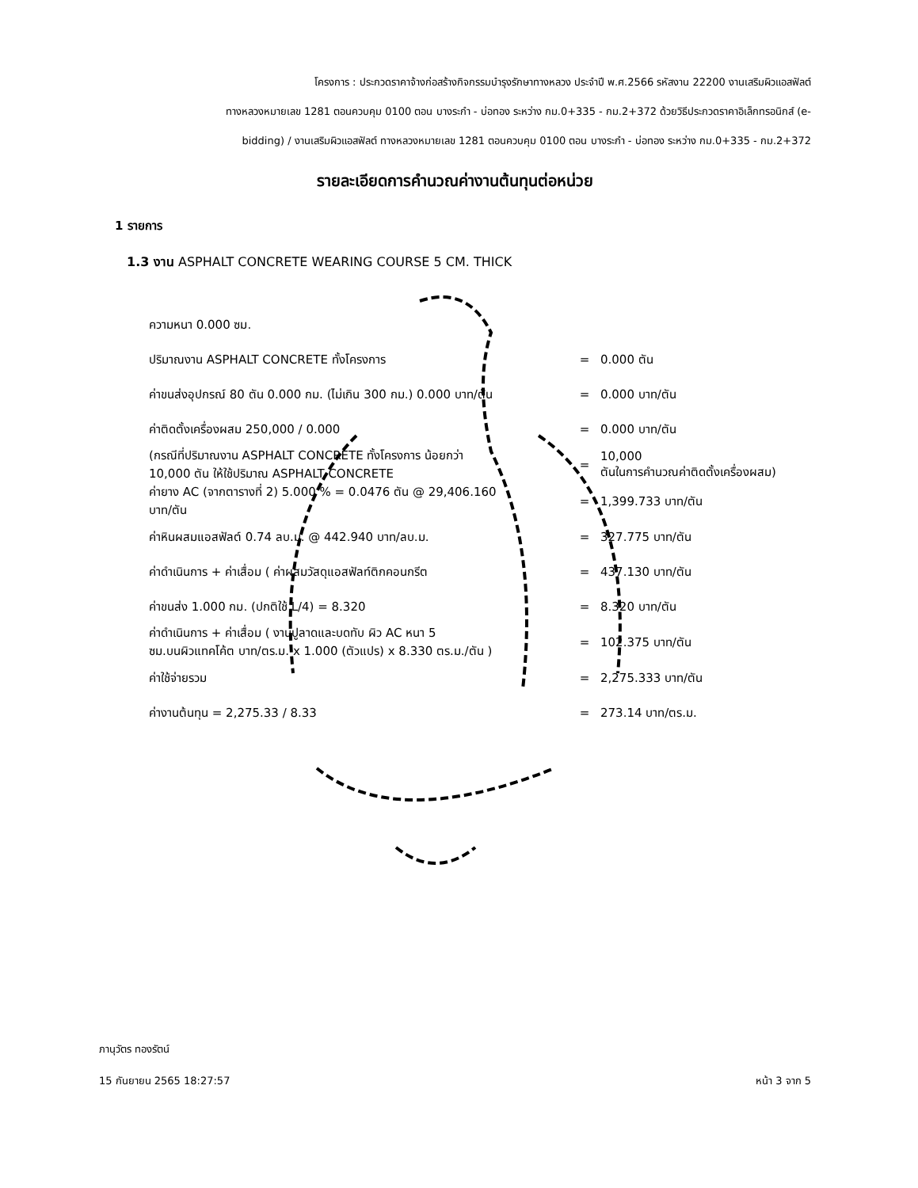โครงการ : ประกวดราคาจ้างก่อสร้างกิจกรรมบำรุงรักษาทางหลวง ประจำปี พ.ศ.2566 รหัสงาน 22200 งานเสริมผิวแอสฟัลต์
ทางหลวงหมายเลข 1281 ตอนควบคุม 0100 ตอน บางระกำ - บ่อทอง ระหว่าง กม.0+335 - กม.2+372 ด้วยวิธีประกวดราคาอิเล็กทรอนิกส์ (e-
bidding) / งานเสริมผิวแอสฟัลต์ ทางหลวงหมายเลข 1281 ตอนควบคุม 0100 ตอน บางระกำ - บ่อทอง ระหว่าง กม.0+335 - กม.2+372
รายละเอียดการคำนวณค่างานต้นทุนต่อหน่วย
1 รายการ
1.3 งาน ASPHALT CONCRETE WEARING COURSE 5 CM. THICK
| ความหนา 0.000 ซม. | | |
| ปริมาณงาน ASPHALT CONCRETE ทั้งโครงการ | = | 0.000 ตัน |
| ค่าขนส่งอุปกรณ์ 80 ตัน 0.000 กม. (ไม่เกิน 300 กม.) 0.000 บาท/ตัน | = | 0.000 บาท/ตัน |
| ค่าติดตั้งเครื่องผสม 250,000 / 0.000 | = | 0.000 บาท/ตัน |
| (กรณีที่ปริมาณงาน ASPHALT CONCRETE ทั้งโครงการ น้อยกว่า 10,000 ตัน ให้ใช้ปริมาณ ASPHALT CONCRETE | = | 10,000 ตันในการคำนวณค่าติดตั้งเครื่องผสม) |
| ค่ายาง AC (จากตารางที่ 2) 5.000 % = 0.0476 ตัน @ 29,406.160 บาท/ตัน | = | 1,399.733 บาท/ตัน |
| ค่าหินผสมแอสฟัลต์ 0.74 ลบ.ม. @ 442.940 บาท/ลบ.ม. | = | 327.775 บาท/ตัน |
| ค่าดำเนินการ + ค่าเสื่อม ( ค่าผสมวัสดุแอสฟัลท์ติกคอนกรีต | = | 437.130 บาท/ตัน |
| ค่าขนส่ง 1.000 กม. (ปกติใช้ L/4) = 8.320 | = | 8.320 บาท/ตัน |
| ค่าดำเนินการ + ค่าเสื่อม ( งานปูลาดและบดทับ ผิว AC หนา 5 ซม.บนผิวแทคโค้ต บาท/ตร.ม. x 1.000 (ตัวแปร) x 8.330 ตร.ม./ตัน ) | = | 102.375 บาท/ตัน |
| ค่าใช้จ่ายรวม | = | 2,275.333 บาท/ตัน |
| ค่างานต้นทุน = 2,275.33 / 8.33 | = | 273.14 บาท/ตร.ม. |
ภานุวัตร ทองรัตน์
15 กันยายน 2565 18:27:57 หน้า 3 จาก 5